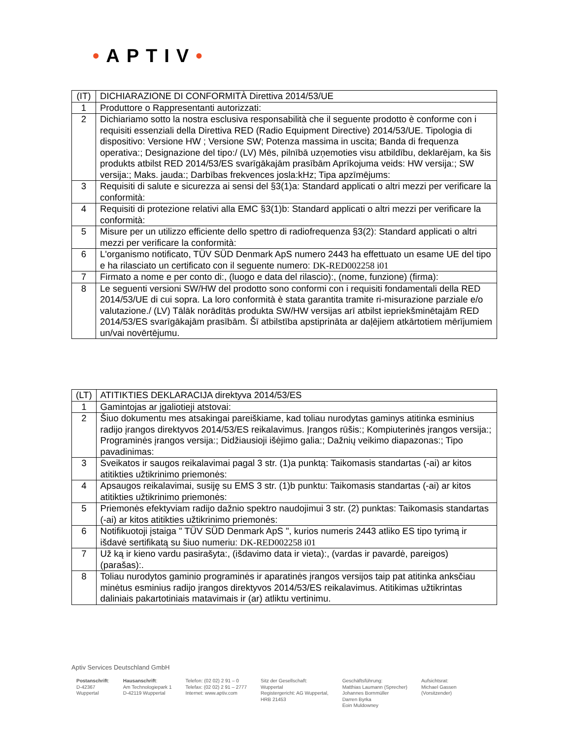•APTIV•
| (IT) | DICHIARAZIONE DI CONFORMITÀ Direttiva 2014/53/UE |
| 1 | Produttore o Rappresentanti autorizzati: |
| 2 | Dichiariamo sotto la nostra esclusiva responsabilità che il seguente prodotto è conforme con i requisiti essenziali della Direttiva RED (Radio Equipment Directive) 2014/53/UE. Tipologia di dispositivo: Versione HW ; Versione SW; Potenza massima in uscita; Banda di frequenza operativa:; Designazione del tipo:/ (LV) Mēs, pilnībā uzņemoties visu atbildību, deklarējam, ka šis produkts atbilst RED 2014/53/ES svarīgākajām prasībām Aprīkojuma veids: HW versija:; SW versija:; Maks. jauda:; Darbības frekvences josla:kHz; Tipa apzīmējums: |
| 3 | Requisiti di salute e sicurezza ai sensi del §3(1)a: Standard applicati o altri mezzi per verificare la conformità: |
| 4 | Requisiti di protezione relativi alla EMC §3(1)b: Standard applicati o altri mezzi per verificare la conformità: |
| 5 | Misure per un utilizzo efficiente dello spettro di radiofrequenza §3(2): Standard applicati o altri mezzi per verificare la conformità: |
| 6 | L'organismo notificato, TÜV SÜD Denmark ApS numero 2443 ha effettuato un esame UE del tipo e ha rilasciato un certificato con il seguente numero: DK-RED002258 i01 |
| 7 | Firmato a nome e per conto di:, (luogo e data del rilascio):, (nome, funzione) (firma): |
| 8 | Le seguenti versioni SW/HW del prodotto sono conformi con i requisiti fondamentali della RED 2014/53/UE di cui sopra. La loro conformità è stata garantita tramite ri-misurazione parziale e/o valutazione./ (LV) Tālāk norādītās produkta SW/HW versijas arī atbilst iepriekšminētajām RED 2014/53/ES svarīgākajām prasībām. Šī atbilstība apstiprināta ar daļējiem atkārtotiem mērījumiem un/vai novērtējumu. |
| (LT) | ATITIKTIES DEKLARACIJA direktyva 2014/53/ES |
| 1 | Gamintojas ar įgaliotieji atstovai: |
| 2 | Šiuo dokumentu mes atsakingai pareiškiame, kad toliau nurodytas gaminys atitinka esminius radijo įrangos direktyvos 2014/53/ES reikalavimus. Įrangos rūšis:; Kompiuterinės įrangos versija:; Programinės įrangos versija:; Didžiausioji išėjimo galia:; Dažnių veikimo diapazonas:; Tipo pavadinimas: |
| 3 | Sveikatos ir saugos reikalavimai pagal 3 str. (1)a punktą: Taikomasis standartas (-ai) ar kitos atitikties užtikrinimo priemonės: |
| 4 | Apsaugos reikalavimai, susiję su EMS 3 str. (1)b punktu: Taikomasis standartas (-ai) ar kitos atitikties užtikrinimo priemonės: |
| 5 | Priemonės efektyviam radijo dažnio spektro naudojimui 3 str. (2) punktas: Taikomasis standartas (-ai) ar kitos atitikties užtikrinimo priemonės: |
| 6 | Notifikuotoji įstaiga " TÜV SÜD Denmark ApS ", kurios numeris 2443 atliko ES tipo tyrimą ir išdavė sertifikatą su šiuo numeriu: DK-RED002258 i01 |
| 7 | Už ką ir kieno vardu pasirašyta:, (išdavimo data ir vieta):, (vardas ir pavardė, pareigos) (parašas):. |
| 8 | Toliau nurodytos gaminio programinės ir aparatinės įrangos versijos taip pat atitinka anksčiau minėtus esminius radijo įrangos direktyvos 2014/53/ES reikalavimus. Atitikimas užtikrintas daliniais pakartotiniais matavimais ir (ar) atliktu vertinimu. |
Aptiv Services Deutschland GmbH
Postanschrift:
D-42367
Wuppertal
Hausanschrift:
Am Technologiepark 1
D-42119 Wuppertal
Telefon: (02 02) 2 91 – 0
Telefax: (02 02) 2 91 – 2777
Internet: www.aptiv.com
Sitz der Gesellschaft:
Wuppertal
Registergericht: AG Wuppertal,
HRB 21453
Geschäftsführung:
Matthias Laumann (Sprecher)
Johannes Bornmüller
Darren Byrka
Eoin Muldowney
Aufsichtsrat:
Michael Gassen
(Vorsitzender)